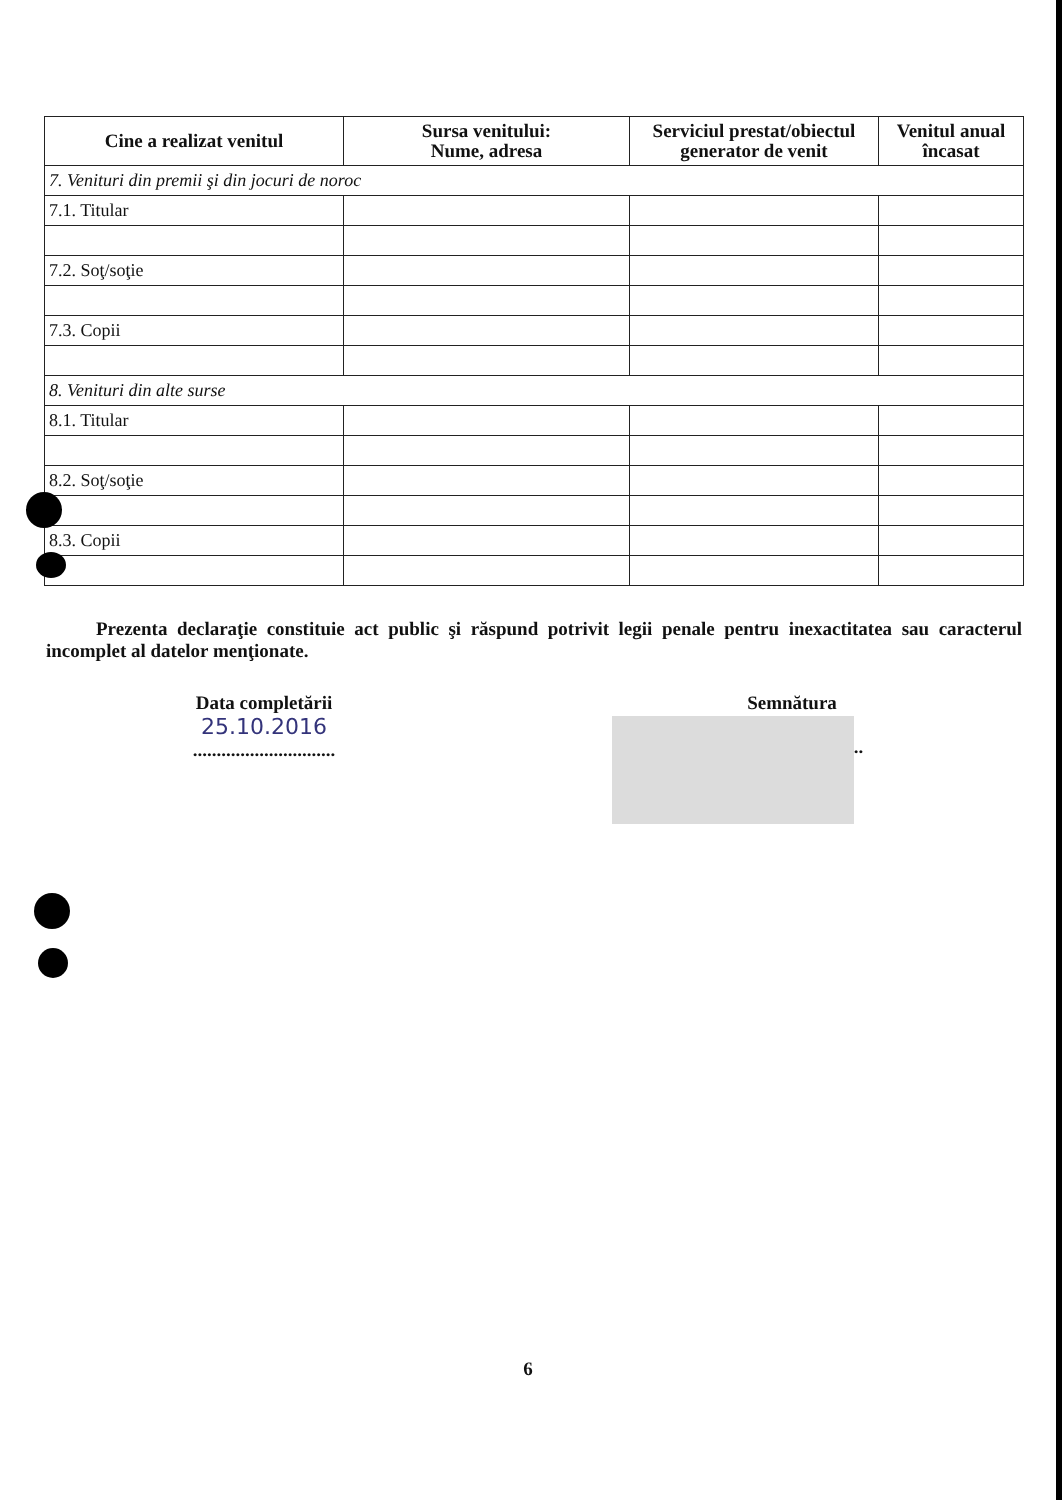| Cine a realizat venitul | Sursa venitului: Nume, adresa | Serviciul prestat/obiectul generator de venit | Venitul anual încasat |
| --- | --- | --- | --- |
| 7. Venituri din premii şi din jocuri de noroc | | | |
| 7.1. Titular | | | |
| 7.2. Soţ/soţie | | | |
| 7.3. Copii | | | |
| 8. Venituri din alte surse | | | |
| 8.1. Titular | | | |
| 8.2. Soţ/soţie | | | |
| 8.3. Copii | | | |
Prezenta declaraţie constituie act public şi răspund potrivit legii penale pentru inexactitatea sau caracterul incomplet al datelor menţionate.
Data completării
25.10.2016
..............................
Semnătura
..............................
6